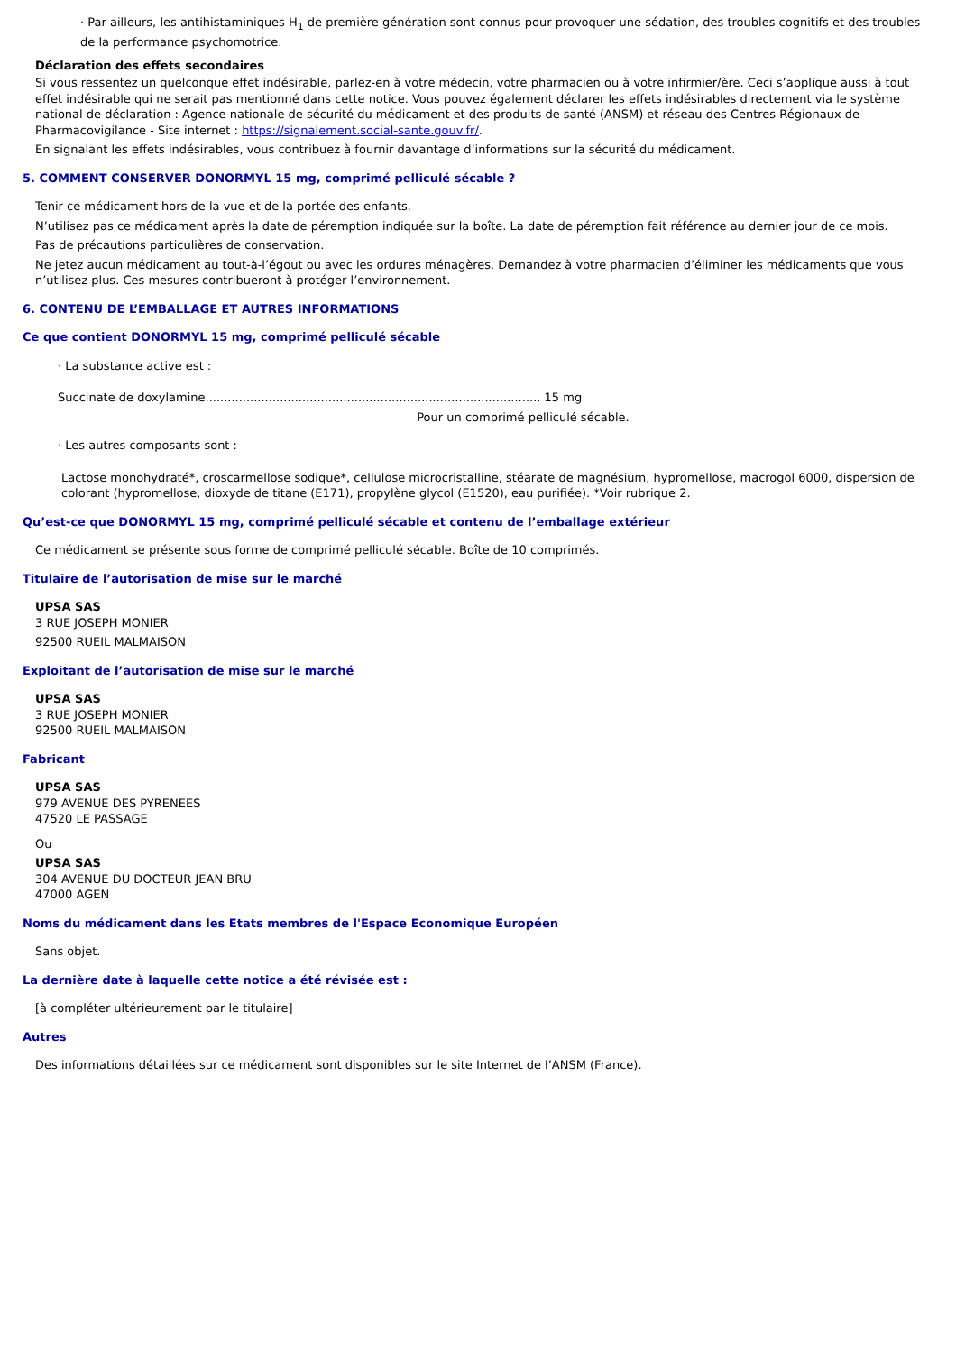· Par ailleurs, les antihistaminiques H<sub>1</sub> de première génération sont connus pour provoquer une sédation, des troubles cognitifs et des troubles de la performance psychomotrice.
Déclaration des effets secondaires
Si vous ressentez un quelconque effet indésirable, parlez-en à votre médecin, votre pharmacien ou à votre infirmier/ère. Ceci s’applique aussi à tout effet indésirable qui ne serait pas mentionné dans cette notice. Vous pouvez également déclarer les effets indésirables directement via le système national de déclaration : Agence nationale de sécurité du médicament et des produits de santé (ANSM) et réseau des Centres Régionaux de Pharmacovigilance - Site internet : https://signalement.social-sante.gouv.fr/.
En signalant les effets indésirables, vous contribuez à fournir davantage d’informations sur la sécurité du médicament.
5. COMMENT CONSERVER DONORMYL 15 mg, comprimé pelliculé sécable ?
Tenir ce médicament hors de la vue et de la portée des enfants.
N’utilisez pas ce médicament après la date de péremption indiquée sur la boîte. La date de péremption fait référence au dernier jour de ce mois.
Pas de précautions particulières de conservation.
Ne jetez aucun médicament au tout-à-l’égout ou avec les ordures ménagères. Demandez à votre pharmacien d’éliminer les médicaments que vous n’utilisez plus. Ces mesures contribueront à protéger l’environnement.
6. CONTENU DE L’EMBALLAGE ET AUTRES INFORMATIONS
Ce que contient DONORMYL 15 mg, comprimé pelliculé sécable
· La substance active est :
Succinate de doxylamine.......................................................................................... 15 mg
Pour un comprimé pelliculé sécable.
· Les autres composants sont :
Lactose monohydraté*, croscarmellose sodique*, cellulose microcristalline, stéarate de magnésium, hypromellose, macrogol 6000, dispersion de colorant (hypromellose, dioxyde de titane (E171), propylène glycol (E1520), eau purifiée). *Voir rubrique 2.
Qu’est-ce que DONORMYL 15 mg, comprimé pelliculé sécable et contenu de l’emballage extérieur
Ce médicament se présente sous forme de comprimé pelliculé sécable. Boîte de 10 comprimés.
Titulaire de l’autorisation de mise sur le marché
UPSA SAS
3 RUE JOSEPH MONIER
92500 RUEIL MALMAISON
Exploitant de l’autorisation de mise sur le marché
UPSA SAS
3 RUE JOSEPH MONIER
92500 RUEIL MALMAISON
Fabricant
UPSA SAS
979 AVENUE DES PYRENEES
47520 LE PASSAGE
Ou
UPSA SAS
304 AVENUE DU DOCTEUR JEAN BRU
47000 AGEN
Noms du médicament dans les Etats membres de l'Espace Economique Européen
Sans objet.
La dernière date à laquelle cette notice a été révisée est :
[à compléter ultérieurement par le titulaire]
Autres
Des informations détaillées sur ce médicament sont disponibles sur le site Internet de l’ANSM (France).